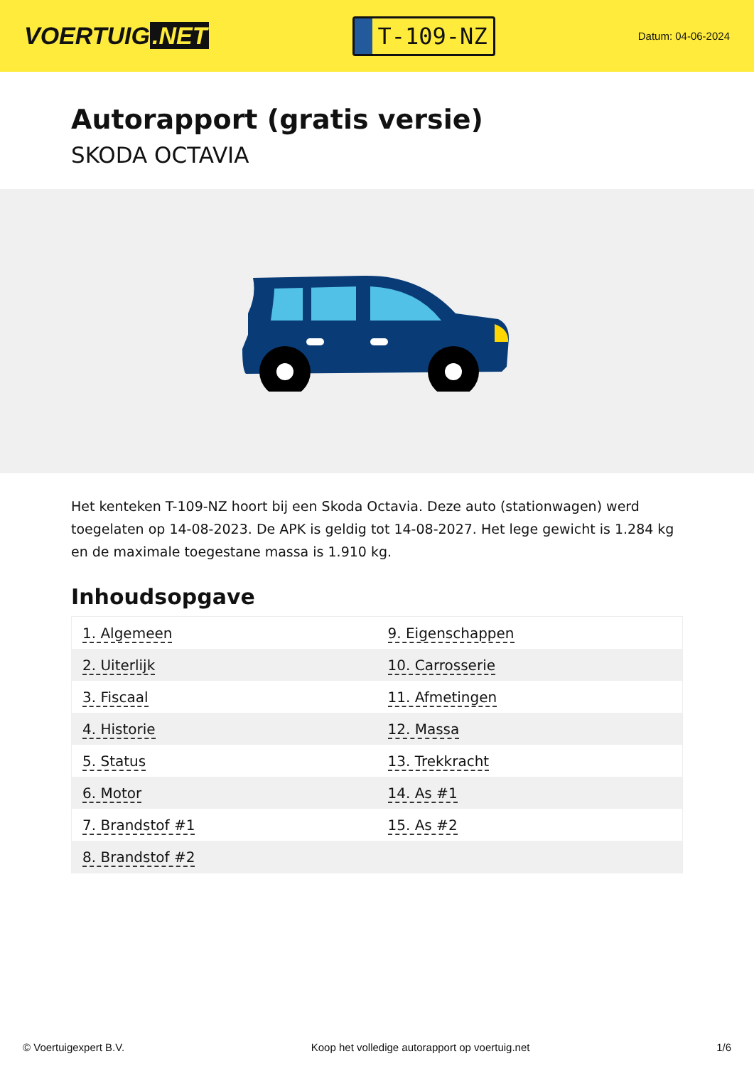VOERTUIG.NET
T-109-NZ
Datum: 04-06-2024
Autorapport (gratis versie)
SKODA OCTAVIA
Het kenteken T-109-NZ hoort bij een Skoda Octavia. Deze auto (stationwagen) werd toegelaten op 14-08-2023. De APK is geldig tot 14-08-2027. Het lege gewicht is 1.284 kg en de maximale toegestane massa is 1.910 kg.
Inhoudsopgave
| 1. Algemeen | 9. Eigenschappen |
| 2. Uiterlijk | 10. Carrosserie |
| 3. Fiscaal | 11. Afmetingen |
| 4. Historie | 12. Massa |
| 5. Status | 13. Trekkracht |
| 6. Motor | 14. As #1 |
| 7. Brandstof #1 | 15. As #2 |
| 8. Brandstof #2 | |
© Voertuigexpert B.V. Koop het volledige autorapport op voertuig.net 1/6